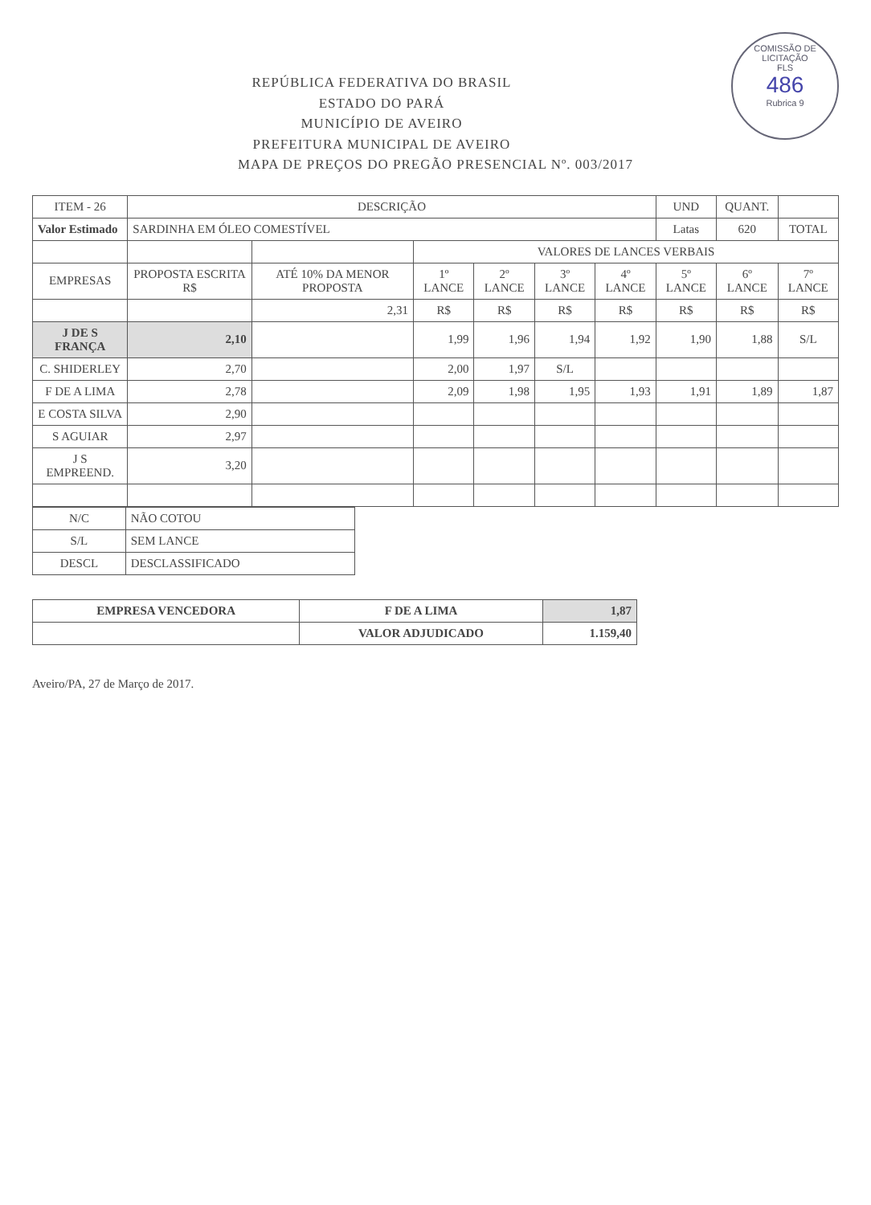COMISSÃO DE LICITAÇÃO
FLS
486
Rubrica 9
REPÚBLICA FEDERATIVA DO BRASIL
ESTADO DO PARÁ
MUNICÍPIO DE AVEIRO
PREFEITURA MUNICIPAL DE AVEIRO
MAPA DE PREÇOS DO PREGÃO PRESENCIAL Nº. 003/2017
| ITEM - 26 | DESCRIÇÃO | | | | | | UND | QUANT. | |
| Valor Estimado | SARDINHA EM ÓLEO COMESTÍVEL | | | | | | Latas | 620 | TOTAL |
| | | | VALORES DE LANCES VERBAIS | | | | | | |
| EMPRESAS | PROPOSTA ESCRITA R$ | ATÉ 10% DA MENOR PROPOSTA | 1º LANCE | 2º LANCE | 3º LANCE | 4º LANCE | 5º LANCE | 6º LANCE | 7º LANCE |
| | | 2,31 | R$ | R$ | R$ | R$ | R$ | R$ | R$ |
| J DE S FRANÇA | 2,10 | | 1,99 | 1,96 | 1,94 | 1,92 | 1,90 | 1,88 | S/L |
| C. SHIDERLEY | 2,70 | | 2,00 | 1,97 | S/L | | | | |
| F DE A LIMA | 2,78 | | 2,09 | 1,98 | 1,95 | 1,93 | 1,91 | 1,89 | 1,87 |
| E COSTA SILVA | 2,90 | | | | | | | | |
| S AGUIAR | 2,97 | | | | | | | | |
| J S EMPREEND. | 3,20 | | | | | | | | |
| N/C | NÃO COTOU |
| S/L | SEM LANCE |
| DESCL | DESCLASSIFICADO |
| EMPRESA VENCEDORA | F DE A LIMA | 1,87 |
| | VALOR ADJUDICADO | 1.159,40 |
Aveiro/PA, 27 de Março de 2017.